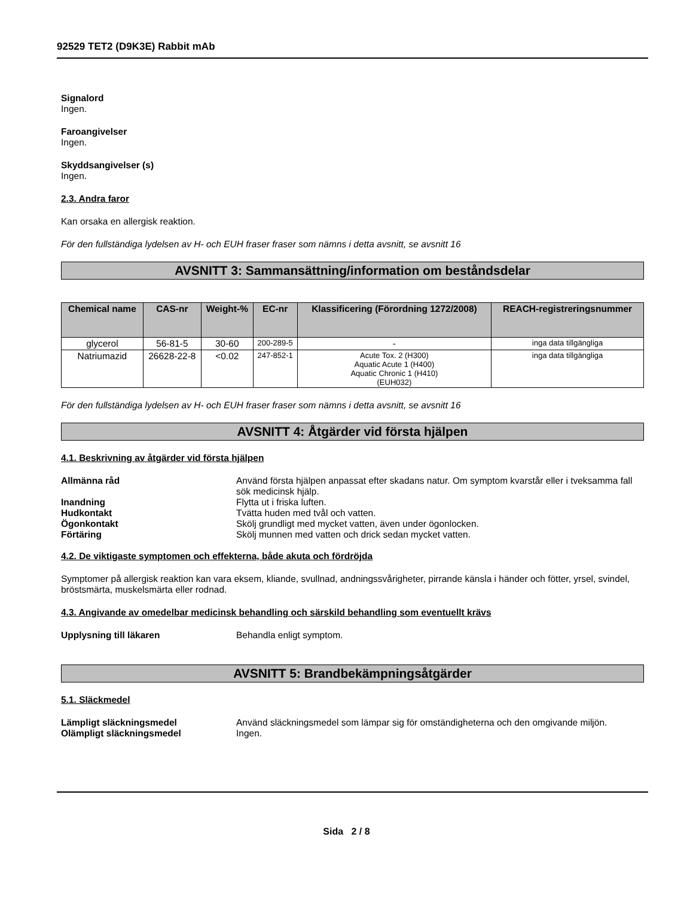92529 TET2 (D9K3E) Rabbit mAb
Signalord
Ingen.
Faroangivelser
Ingen.
Skyddsangivelser (s)
Ingen.
2.3. Andra faror
Kan orsaka en allergisk reaktion.
För den fullständiga lydelsen av H- och EUH fraser fraser som nämns i detta avsnitt, se avsnitt 16
AVSNITT 3: Sammansättning/information om beståndsdelar
| Chemical name | CAS-nr | Weight-% | EC-nr | Klassificering (Förordning 1272/2008) | REACH-registreringsnummer |
| --- | --- | --- | --- | --- | --- |
| glycerol | 56-81-5 | 30-60 | 200-289-5 | - | inga data tillgängliga |
| Natriumazid | 26628-22-8 | <0.02 | 247-852-1 | Acute Tox. 2 (H300) Aquatic Acute 1 (H400) Aquatic Chronic 1 (H410) (EUH032) | inga data tillgängliga |
För den fullständiga lydelsen av H- och EUH fraser fraser som nämns i detta avsnitt, se avsnitt 16
AVSNITT 4: Åtgärder vid första hjälpen
4.1. Beskrivning av åtgärder vid första hjälpen
Allmänna råd Använd första hjälpen anpassat efter skadans natur. Om symptom kvarstår eller i tveksamma fall sök medicinsk hjälp.
Inandning Flytta ut i friska luften.
Hudkontakt Tvätta huden med tvål och vatten.
Ögonkontakt Skölj grundligt med mycket vatten, även under ögonlocken.
Förtäring Skölj munnen med vatten och drick sedan mycket vatten.
4.2. De viktigaste symptomen och effekterna, både akuta och fördröjda
Symptomer på allergisk reaktion kan vara eksem, kliande, svullnad, andningssvårigheter, pirrande känsla i händer och fötter, yrsel, svindel, bröstsmärta, muskelsmärta eller rodnad.
4.3. Angivande av omedelbar medicinsk behandling och särskild behandling som eventuellt krävs
Upplysning till läkaren Behandla enligt symptom.
AVSNITT 5: Brandbekämpningsåtgärder
5.1. Släckmedel
Lämpligt släckningsmedel Använd släckningsmedel som lämpar sig för omständigheterna och den omgivande miljön.
Olämpligt släckningsmedel Ingen.
Sida 2 / 8